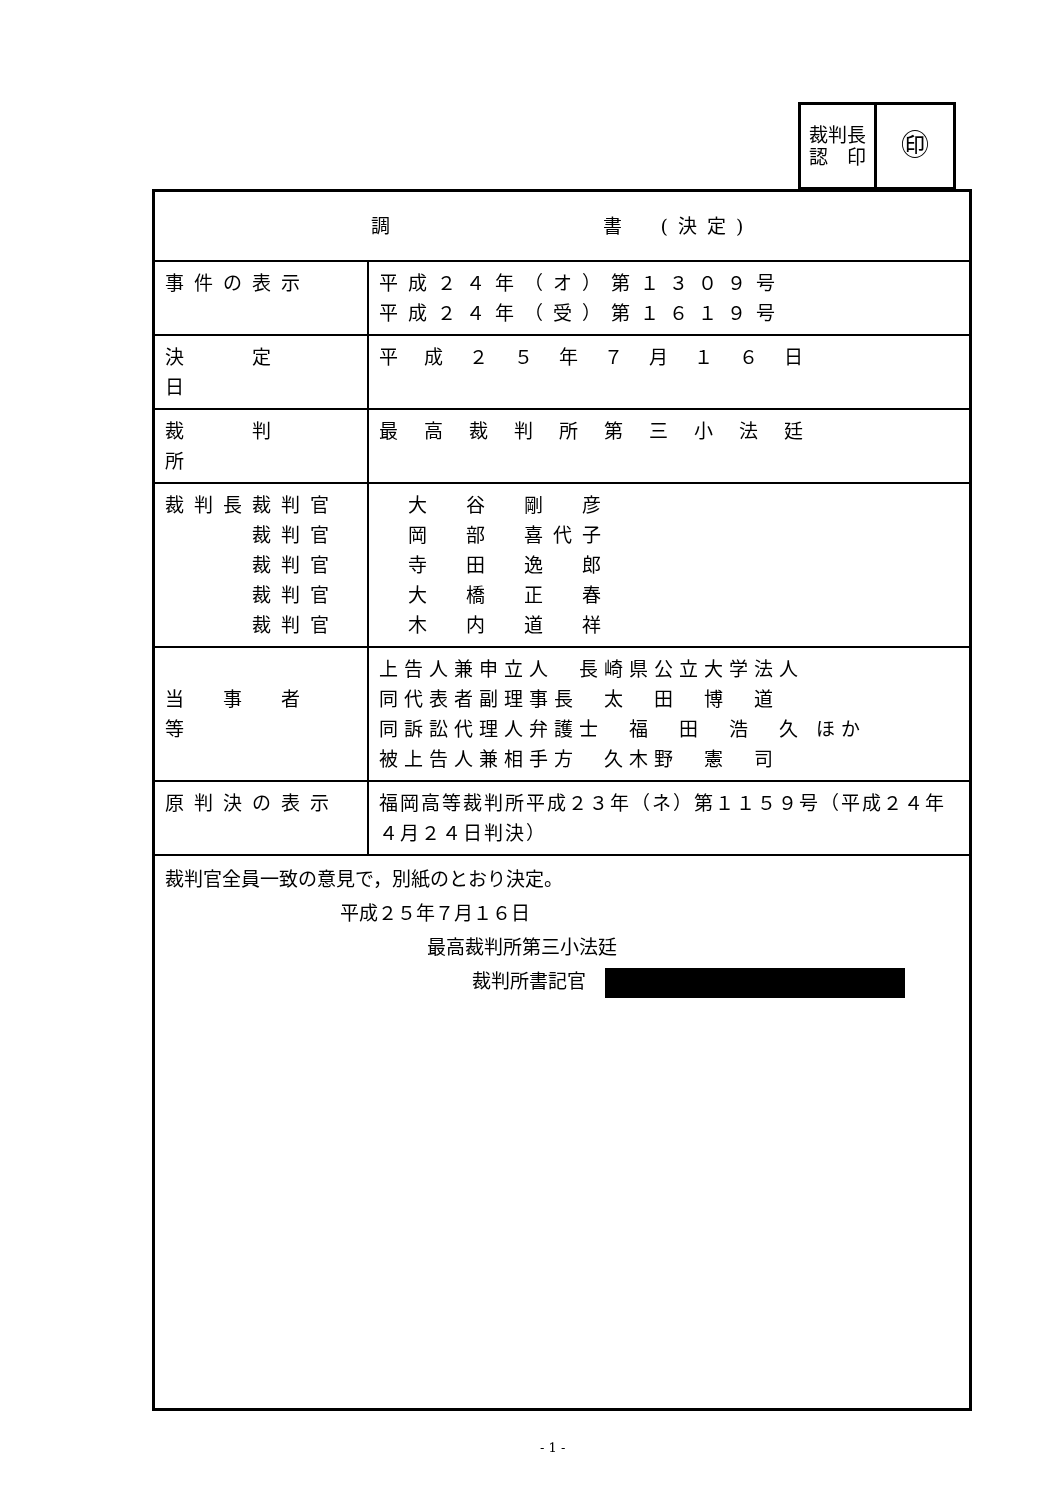| 裁判長 認 印 | ㊞ |
| 調 書 (決定) | |
| 事件の表示 | 平成２４年（オ）第１３０９号 平成２４年（受）第１６１９号 |
| 決 定 日 | 平 成 ２ ５ 年 ７ 月 １ ６ 日 |
| 裁 判 所 | 最 高 裁 判 所 第 三 小 法 廷 |
| 裁判長裁判官 裁判官 裁判官 裁判官 裁判官 | 大 谷 剛 彦 岡 部 喜代子 寺 田 逸 郎 大 橋 正 春 木 内 道 祥 |
| 当 事 者 等 | 上告人兼申立人 長崎県公立大学法人 同代表者副理事長 太 田 博 道 同訴訟代理人弁護士 福 田 浩 久 ほか 被上告人兼相手方 久木野 憲 司 |
| 原判決の表示 | 福岡高等裁判所平成２３年（ネ）第１１５９号（平成２４年４月２４日判決） |
| 裁判官全員一致の意見で，別紙のとおり決定。 平成２５年７月１６日 最高裁判所第三小法廷 裁判所書記官 | |
- 1 -